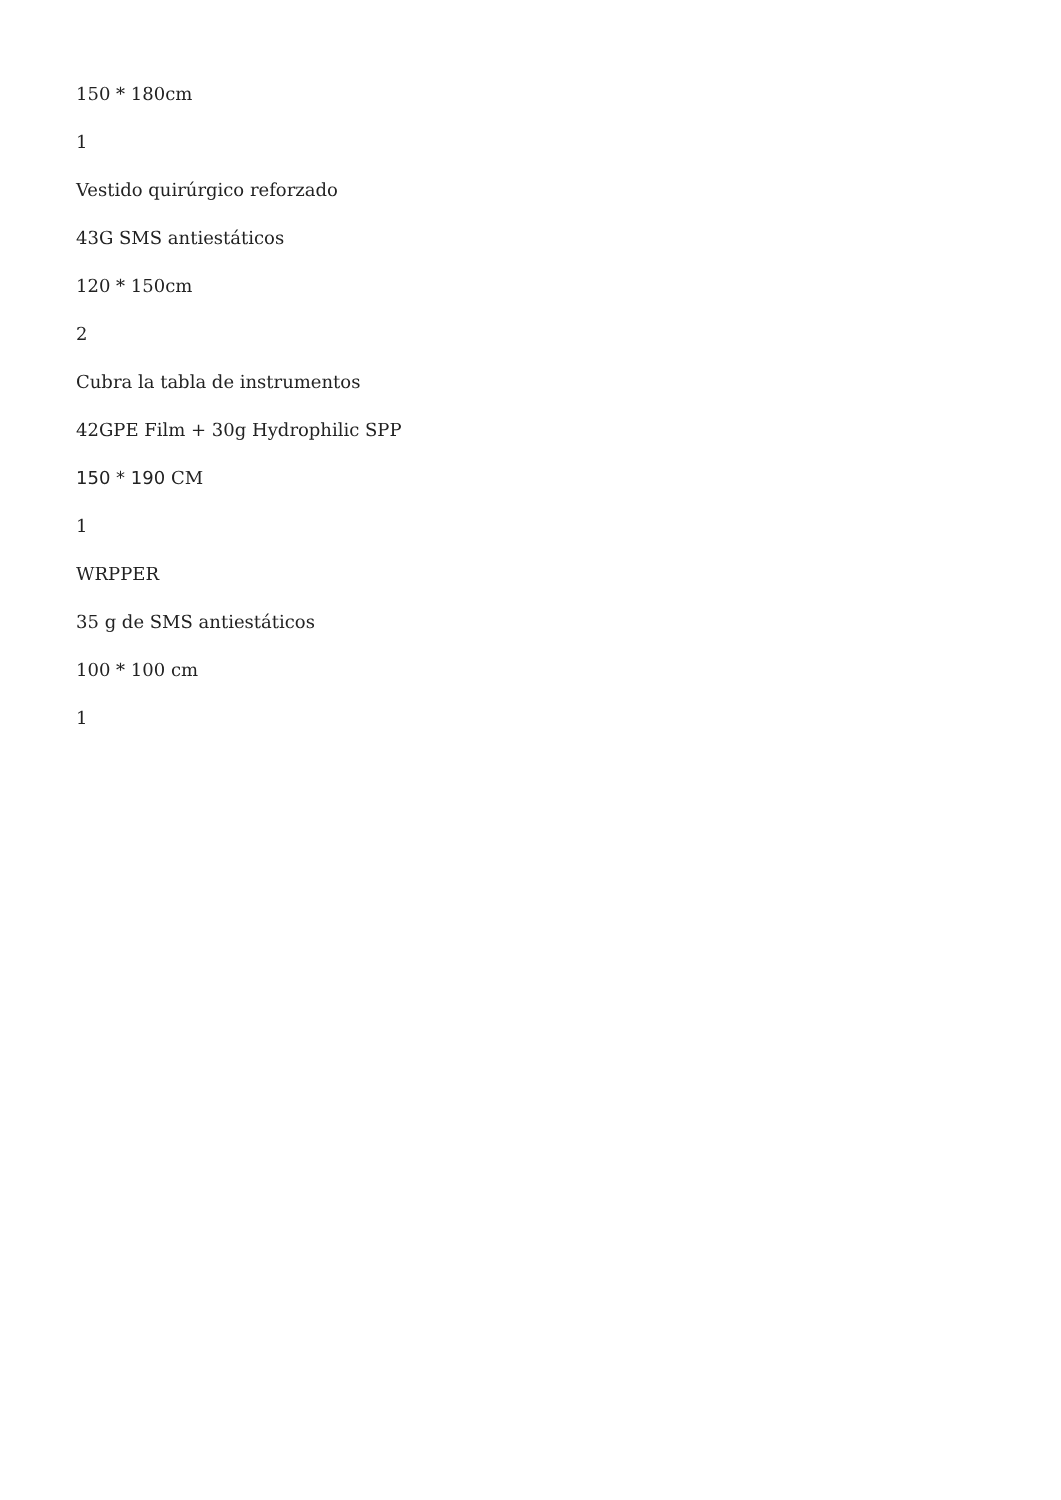150 * 180cm
1
Vestido quirúrgico reforzado
43G SMS antiestáticos
120 * 150cm
2
Cubra la tabla de instrumentos
42GPE Film + 30g Hydrophilic SPP
150 * 190 CM
1
WRPPER
35 g de SMS antiestáticos
100 * 100 cm
1